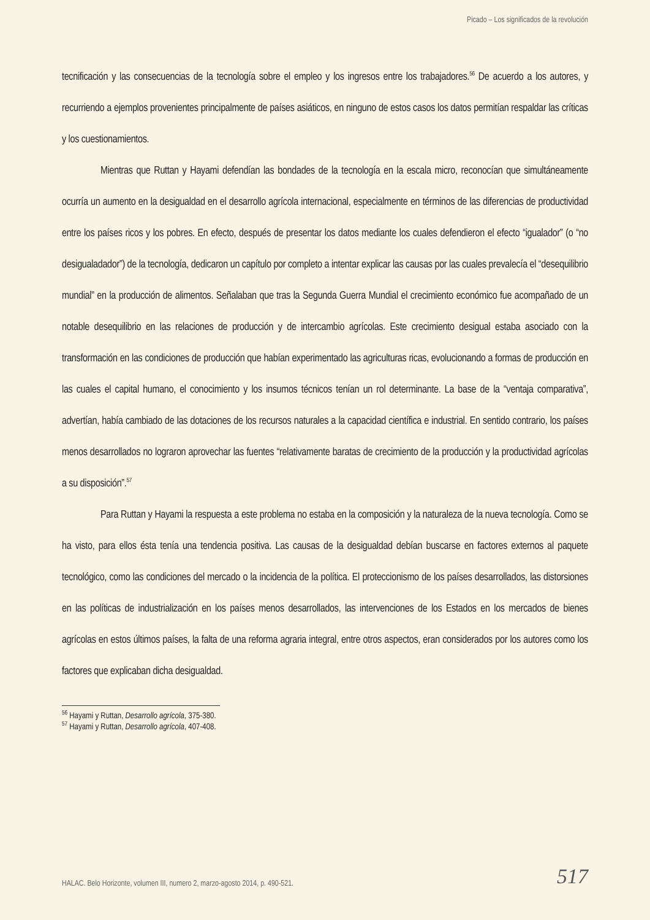Picado – Los significados de la revolución
tecnificación y las consecuencias de la tecnología sobre el empleo y los ingresos entre los trabajadores.<sup>56</sup> De acuerdo a los autores, y recurriendo a ejemplos provenientes principalmente de países asiáticos, en ninguno de estos casos los datos permitían respaldar las críticas y los cuestionamientos.
Mientras que Ruttan y Hayami defendían las bondades de la tecnología en la escala micro, reconocían que simultáneamente ocurría un aumento en la desigualdad en el desarrollo agrícola internacional, especialmente en términos de las diferencias de productividad entre los países ricos y los pobres. En efecto, después de presentar los datos mediante los cuales defendieron el efecto “igualador” (o “no desigualadador”) de la tecnología, dedicaron un capítulo por completo a intentar explicar las causas por las cuales prevalecía el “desequilibrio mundial” en la producción de alimentos. Señalaban que tras la Segunda Guerra Mundial el crecimiento económico fue acompañado de un notable desequilibrio en las relaciones de producción y de intercambio agrícolas. Este crecimiento desigual estaba asociado con la transformación en las condiciones de producción que habían experimentado las agriculturas ricas, evolucionando a formas de producción en las cuales el capital humano, el conocimiento y los insumos técnicos tenían un rol determinante. La base de la “ventaja comparativa”, advertían, había cambiado de las dotaciones de los recursos naturales a la capacidad científica e industrial. En sentido contrario, los países menos desarrollados no lograron aprovechar las fuentes “relativamente baratas de crecimiento de la producción y la productividad agrícolas a su disposición”.<sup>57</sup>
Para Ruttan y Hayami la respuesta a este problema no estaba en la composición y la naturaleza de la nueva tecnología. Como se ha visto, para ellos ésta tenía una tendencia positiva. Las causas de la desigualdad debían buscarse en factores externos al paquete tecnológico, como las condiciones del mercado o la incidencia de la política. El proteccionismo de los países desarrollados, las distorsiones en las políticas de industrialización en los países menos desarrollados, las intervenciones de los Estados en los mercados de bienes agrícolas en estos últimos países, la falta de una reforma agraria integral, entre otros aspectos, eran considerados por los autores como los factores que explicaban dicha desigualdad.
<sup>56</sup> Hayami y Ruttan, Desarrollo agrícola, 375-380.
<sup>57</sup> Hayami y Ruttan, Desarrollo agrícola, 407-408.
HALAC. Belo Horizonte, volumen III, numero 2, marzo-agosto 2014, p. 490-521. 517